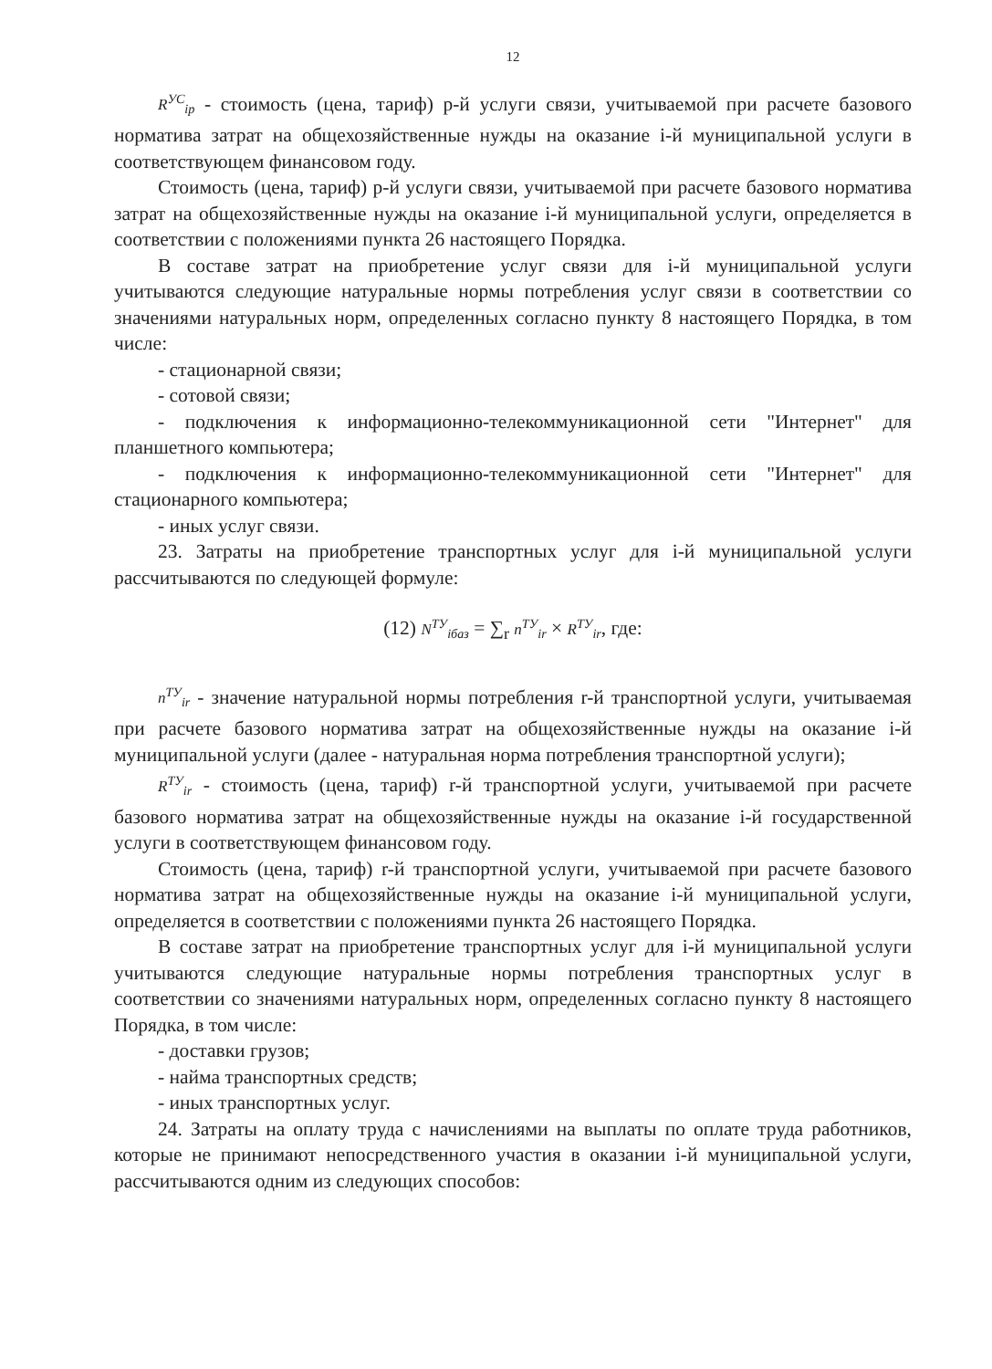12
R<sup>УС</sup><sub>ip</sub> - стоимость (цена, тариф) p-й услуги связи, учитываемой при расчете базового норматива затрат на общехозяйственные нужды на оказание i-й муниципальной услуги в соответствующем финансовом году.
Стоимость (цена, тариф) p-й услуги связи, учитываемой при расчете базового норматива затрат на общехозяйственные нужды на оказание i-й муниципальной услуги, определяется в соответствии с положениями пункта 26 настоящего Порядка.
В составе затрат на приобретение услуг связи для i-й муниципальной услуги учитываются следующие натуральные нормы потребления услуг связи в соответствии со значениями натуральных норм, определенных согласно пункту 8 настоящего Порядка, в том числе:
- стационарной связи;
- сотовой связи;
- подключения к информационно-телекоммуникационной сети "Интернет" для планшетного компьютера;
- подключения к информационно-телекоммуникационной сети "Интернет" для стационарного компьютера;
- иных услуг связи.
23. Затраты на приобретение транспортных услуг для i-й муниципальной услуги рассчитываются по следующей формуле:
(12) N<sup>ТУ</sup><sub>iбаз</sub> = ∑<sub>r</sub> n<sup>ТУ</sup><sub>ir</sub> × R<sup>ТУ</sup><sub>ir</sub>, где:
n<sup>ТУ</sup><sub>ir</sub> - значение натуральной нормы потребления r-й транспортной услуги, учитываемая при расчете базового норматива затрат на общехозяйственные нужды на оказание i-й муниципальной услуги (далее - натуральная норма потребления транспортной услуги);
R<sup>ТУ</sup><sub>ir</sub> - стоимость (цена, тариф) r-й транспортной услуги, учитываемой при расчете базового норматива затрат на общехозяйственные нужды на оказание i-й государственной услуги в соответствующем финансовом году.
Стоимость (цена, тариф) r-й транспортной услуги, учитываемой при расчете базового норматива затрат на общехозяйственные нужды на оказание i-й муниципальной услуги, определяется в соответствии с положениями пункта 26 настоящего Порядка.
В составе затрат на приобретение транспортных услуг для i-й муниципальной услуги учитываются следующие натуральные нормы потребления транспортных услуг в соответствии со значениями натуральных норм, определенных согласно пункту 8 настоящего Порядка, в том числе:
- доставки грузов;
- найма транспортных средств;
- иных транспортных услуг.
24. Затраты на оплату труда с начислениями на выплаты по оплате труда работников, которые не принимают непосредственного участия в оказании i-й муниципальной услуги, рассчитываются одним из следующих способов: